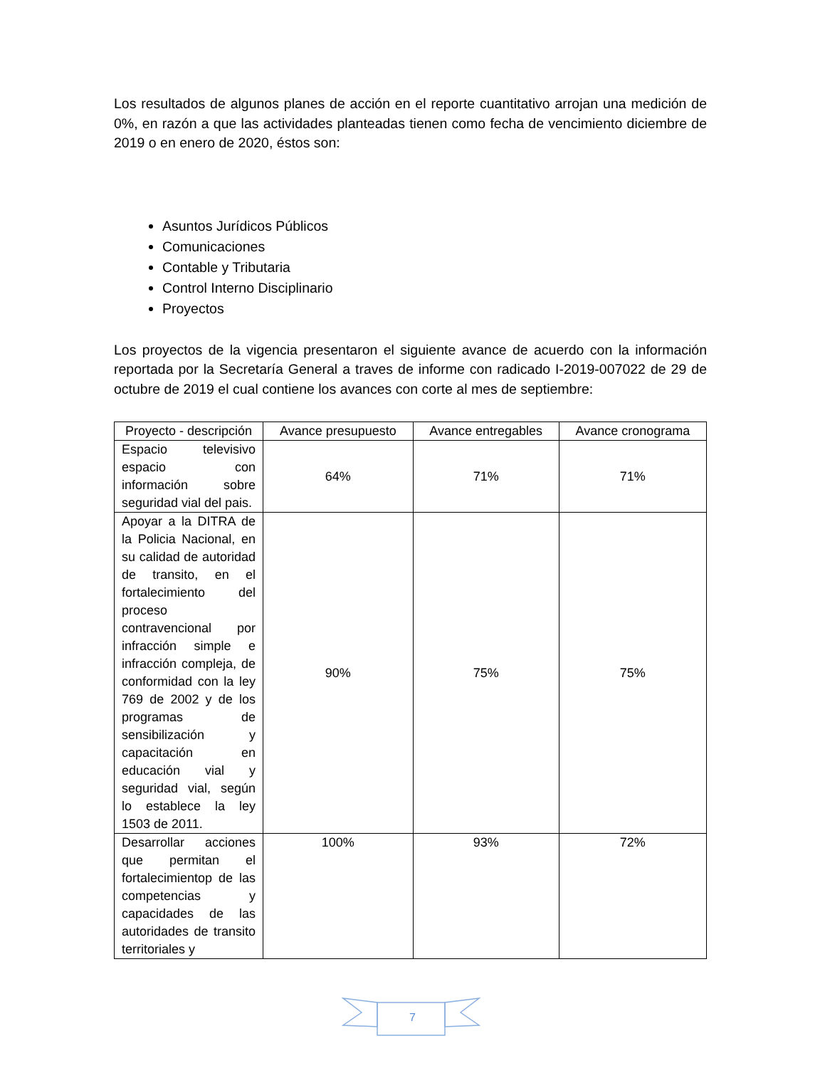Los resultados de algunos planes de acción en el reporte cuantitativo arrojan una medición de 0%, en razón a que las actividades planteadas tienen como fecha de vencimiento diciembre de 2019 o en enero de 2020, éstos son:
Asuntos Jurídicos Públicos
Comunicaciones
Contable y Tributaria
Control Interno Disciplinario
Proyectos
Los proyectos de la vigencia presentaron el siguiente avance de acuerdo con la información reportada por la Secretaría General a traves de informe con radicado I-2019-007022 de 29 de octubre de 2019 el cual contiene los avances con corte al mes de septiembre:
| Proyecto - descripción | Avance presupuesto | Avance entregables | Avance cronograma |
| --- | --- | --- | --- |
| Espacio televisivo espacio con información sobre seguridad vial del pais. | 64% | 71% | 71% |
| Apoyar a la DITRA de la Policia Nacional, en su calidad de autoridad de transito, en el fortalecimiento del proceso contravencional por infracción simple e infracción compleja, de conformidad con la ley 769 de 2002 y de los programas de sensibilización y capacitación en educación vial y seguridad vial, según lo establece la ley 1503 de 2011. | 90% | 75% | 75% |
| Desarrollar acciones que permitan el fortalecimientop de las competencias y capacidades de las autoridades de transito territoriales y | 100% | 93% | 72% |
7